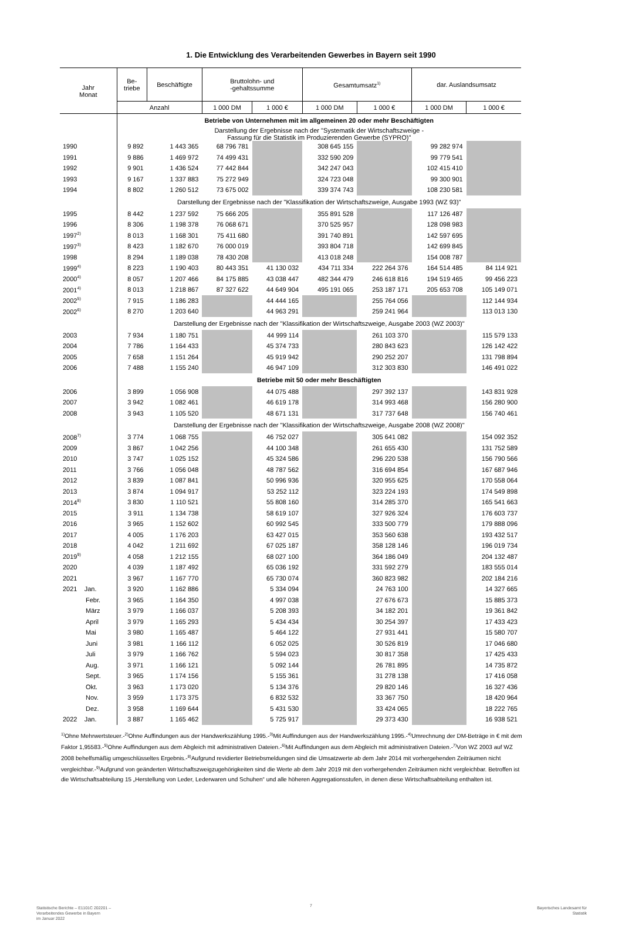1. Die Entwicklung des Verarbeitenden Gewerbes in Bayern seit 1990
| Jahr Monat | Be- triebe | Beschäftigte | Bruttolohn- und -gehaltssumme | | Gesamtumsatz<sup>1)</sup> | | dar. Auslandsumsatz | |
| --- | --- | --- | --- | --- | --- | --- | --- | --- |
| | Anzahl | | 1 000 DM | 1 000 € | 1 000 DM | 1 000 € | 1 000 DM | 1 000 € |
| | Betriebe von Unternehmen mit im allgemeinen 20 oder mehr Beschäftigten | | | | | | | |
| | Darstellung der Ergebnisse nach der "Systematik der Wirtschaftszweige - Fassung für die Statistik im Produzierenden Gewerbe (SYPRO)" | | | | | | | |
| 1990 | 9 892 | 1 443 365 | 68 796 781 | | 308 645 155 | | 99 282 974 | |
| 1991 | 9 886 | 1 469 972 | 74 499 431 | | 332 590 209 | | 99 779 541 | |
| 1992 | 9 901 | 1 436 524 | 77 442 844 | | 342 247 043 | | 102 415 410 | |
| 1993 | 9 167 | 1 337 883 | 75 272 949 | | 324 723 048 | | 99 300 901 | |
| 1994 | 8 802 | 1 260 512 | 73 675 002 | | 339 374 743 | | 108 230 581 | |
| | Darstellung der Ergebnisse nach der "Klassifikation der Wirtschaftszweige, Ausgabe 1993 (WZ 93)" | | | | | | | |
| 1995 | 8 442 | 1 237 592 | 75 666 205 | | 355 891 528 | | 117 126 487 | |
| 1996 | 8 306 | 1 198 378 | 76 068 671 | | 370 525 957 | | 128 098 983 | |
| 1997<sup>2)</sup> | 8 013 | 1 168 301 | 75 411 680 | | 391 740 891 | | 142 597 695 | |
| 1997<sup>3)</sup> | 8 423 | 1 182 670 | 76 000 019 | | 393 804 718 | | 142 699 845 | |
| 1998 | 8 294 | 1 189 038 | 78 430 208 | | 413 018 248 | | 154 008 787 | |
| 1999<sup>4)</sup> | 8 223 | 1 190 403 | 80 443 351 | 41 130 032 | 434 711 334 | 222 264 376 | 164 514 485 | 84 114 921 |
| 2000<sup>4)</sup> | 8 057 | 1 207 466 | 84 175 885 | 43 038 447 | 482 344 479 | 246 618 816 | 194 519 465 | 99 456 223 |
| 2001<sup>4)</sup> | 8 013 | 1 218 867 | 87 327 622 | 44 649 904 | 495 191 065 | 253 187 171 | 205 653 708 | 105 149 071 |
| 2002<sup>5)</sup> | 7 915 | 1 186 283 | | 44 444 165 | | 255 764 056 | | 112 144 934 |
| 2002<sup>6)</sup> | 8 270 | 1 203 640 | | 44 963 291 | | 259 241 964 | | 113 013 130 |
| | Darstellung der Ergebnisse nach der "Klassifikation der Wirtschaftszweige, Ausgabe 2003 (WZ 2003)" | | | | | | | |
| 2003 | 7 934 | 1 180 751 | | 44 999 114 | | 261 103 370 | | 115 579 133 |
| 2004 | 7 786 | 1 164 433 | | 45 374 733 | | 280 843 623 | | 126 142 422 |
| 2005 | 7 658 | 1 151 264 | | 45 919 942 | | 290 252 207 | | 131 798 894 |
| 2006 | 7 488 | 1 155 240 | | 46 947 109 | | 312 303 830 | | 146 491 022 |
| | Betriebe mit 50 oder mehr Beschäftigten | | | | | | | |
| 2006 | 3 899 | 1 056 908 | | 44 075 488 | | 297 392 137 | | 143 831 928 |
| 2007 | 3 942 | 1 082 461 | | 46 619 178 | | 314 993 468 | | 156 280 900 |
| 2008 | 3 943 | 1 105 520 | | 48 671 131 | | 317 737 648 | | 156 740 461 |
| | Darstellung der Ergebnisse nach der "Klassifikation der Wirtschaftszweige, Ausgabe 2008 (WZ 2008)" | | | | | | | |
| 2008<sup>7)</sup> | 3 774 | 1 068 755 | | 46 752 027 | | 305 641 082 | | 154 092 352 |
| 2009 | 3 867 | 1 042 256 | | 44 100 348 | | 261 655 430 | | 131 752 589 |
| 2010 | 3 747 | 1 025 152 | | 45 324 586 | | 296 220 538 | | 156 790 566 |
| 2011 | 3 766 | 1 056 048 | | 48 787 562 | | 316 694 854 | | 167 687 946 |
| 2012 | 3 839 | 1 087 841 | | 50 996 936 | | 320 955 625 | | 170 558 064 |
| 2013 | 3 874 | 1 094 917 | | 53 252 112 | | 323 224 193 | | 174 549 898 |
| 2014<sup>8)</sup> | 3 830 | 1 110 521 | | 55 808 160 | | 314 285 370 | | 165 541 663 |
| 2015 | 3 911 | 1 134 738 | | 58 619 107 | | 327 926 324 | | 176 603 737 |
| 2016 | 3 965 | 1 152 602 | | 60 992 545 | | 333 500 779 | | 179 888 096 |
| 2017 | 4 005 | 1 176 203 | | 63 427 015 | | 353 560 638 | | 193 432 517 |
| 2018 | 4 042 | 1 211 692 | | 67 025 187 | | 358 128 146 | | 196 019 734 |
| 2019<sup>9)</sup> | 4 058 | 1 212 155 | | 68 027 100 | | 364 186 049 | | 204 132 487 |
| 2020 | 4 039 | 1 187 492 | | 65 036 192 | | 331 592 279 | | 183 555 014 |
| 2021 | 3 967 | 1 167 770 | | 65 730 074 | | 360 823 982 | | 202 184 216 |
| 2021 Jan. | 3 920 | 1 162 886 | | 5 334 094 | | 24 763 100 | | 14 327 665 |
| Febr. | 3 965 | 1 164 350 | | 4 997 038 | | 27 676 673 | | 15 885 373 |
| März | 3 979 | 1 166 037 | | 5 208 393 | | 34 182 201 | | 19 361 842 |
| April | 3 979 | 1 165 293 | | 5 434 434 | | 30 254 397 | | 17 433 423 |
| Mai | 3 980 | 1 165 487 | | 5 464 122 | | 27 931 441 | | 15 580 707 |
| Juni | 3 981 | 1 166 112 | | 6 052 025 | | 30 526 819 | | 17 046 680 |
| Juli | 3 979 | 1 166 762 | | 5 594 023 | | 30 817 358 | | 17 425 433 |
| Aug. | 3 971 | 1 166 121 | | 5 092 144 | | 26 781 895 | | 14 735 872 |
| Sept. | 3 965 | 1 174 156 | | 5 155 361 | | 31 278 138 | | 17 416 058 |
| Okt. | 3 963 | 1 173 020 | | 5 134 376 | | 29 820 146 | | 16 327 436 |
| Nov. | 3 959 | 1 173 375 | | 6 832 532 | | 33 367 750 | | 18 420 964 |
| Dez. | 3 958 | 1 169 644 | | 5 431 530 | | 33 424 065 | | 18 222 765 |
| 2022 Jan. | 3 887 | 1 165 462 | | 5 725 917 | | 29 373 430 | | 16 938 521 |
<sup>1)</sup> Ohne Mehrwertsteuer.-<sup>2)</sup>Ohne Auffindungen aus der Handwerkszählung 1995.-<sup>3)</sup>Mit Auffindungen aus der Handwerkszählung 1995.-<sup>4)</sup>Umrechnung der DM-Beträge in € mit dem Faktor 1,95583.-<sup>5)</sup>Ohne Auffindungen aus dem Abgleich mit administrativen Dateien.-<sup>6)</sup>Mit Auffindungen aus dem Abgleich mit administrativen Dateien.-<sup>7)</sup>Von WZ 2003 auf WZ 2008 behelfsmäßig umgeschlüsseltes Ergebnis.-<sup>8)</sup>Aufgrund revidierter Betriebsmeldungen sind die Umsatzwerte ab dem Jahr 2014 mit vorhergehenden Zeiträumen nicht vergleichbar.-<sup>9)</sup>Aufgrund von geänderten Wirtschaftszweigzugehörigkeiten sind die Werte ab dem Jahr 2019 mit den vorhergehenden Zeiträumen nicht vergleichbar. Betroffen ist die Wirtschaftsabteilung 15 „Herstellung von Leder, Lederwaren und Schuhen“ und alle höheren Aggregationsstufen, in denen diese Wirtschaftsabteilung enthalten ist.
Statistische Berichte – E1101C 202201 –
Verarbeitendes Gewerbe in Bayern
im Januar 2022
7
Bayerisches Landesamt für
Statistik